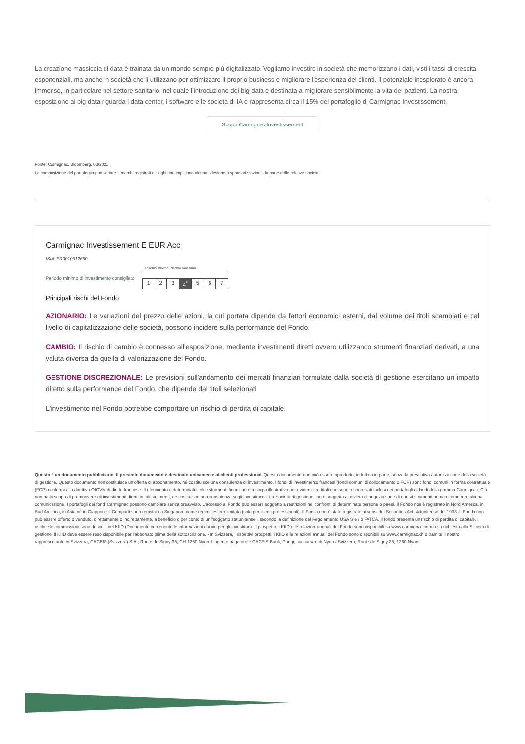La creazione massiccia di data è trainata da un mondo sempre più digitalizzato. Vogliamo investire in società che memorizzano i dati, visti i tassi di crescita esponenziali, ma anche in società che li utilizzano per ottimizzare il proprio business e migliorare l’esperienza dei clienti. Il potenziale inesplorato è ancora immenso, in particolare nel settore sanitario, nel quale l’introduzione dei big data è destinata a migliorare sensibilmente la vita dei pazienti. La nostra esposizione ai big data riguarda i data center, i software e le società di IA e rappresenta circa il 15% del portafoglio di Carmignac Investissement.
Scopri Carmignac Investissement
Fonte: Carmignac, Bloomberg, 03/2021
La composizione del portafoglio può variare. I marchi registrati e i loghi non implicano alcuna adesione o sponsorizzazione da parte delle relative società.
Carmignac Investissement E EUR Acc
ISIN: FR0010312660
Periodo minimo di investimento consigliato
Rischio minimo Rischio massimo
1 2 3 4<sup>*</sup> 5 6 7
Principali rischi del Fondo
AZIONARIO: Le variazioni del prezzo delle azioni, la cui portata dipende da fattori economici esterni, dal volume dei titoli scambiati e dal livello di capitalizzazione delle società, possono incidere sulla performance del Fondo.
CAMBIO: Il rischio di cambio è connesso all'esposizione, mediante investimenti diretti ovvero utilizzando strumenti finanziari derivati, a una valuta diversa da quella di valorizzazione del Fondo.
GESTIONE DISCREZIONALE: Le previsioni sull'andamento dei mercati finanziari formulate dalla società di gestione esercitano un impatto diretto sulla performance del Fondo, che dipende dai titoli selezionati
L'investimento nel Fondo potrebbe comportare un rischio di perdita di capitale.
Questo è un documento pubblicitario. Il presente documento è destinato unicamente ai clienti professionali Questo documento non può essere riprodotto, in tutto o in parte, senza la preventiva autorizzazione della società di gestione. Questo documento non costituisce un'offerta di abbonamento, né costituisce una consulenza di investimento. I fondi di investimento francesi (fondi comuni di collocamento o FCP) sono fondi comuni in forma contrattuale (FCP) conformi alla direttiva OICVM di diritto francese. Il riferimento a determinati titoli e strumenti finanziari è a scopo illustrativo per evidenziare titoli che sono o sono stati inclusi nei portafogli di fondi della gamma Carmignac. Ciò non ha lo scopo di promuovere gli investimenti diretti in tali strumenti, né costituisce una consulenza sugli investimenti. La Società di gestione non è soggetta al divieto di negoziazione di questi strumenti prima di emettere alcuna comunicazione. I portafogli dei fondi Carmignac possono cambiare senza preavviso. L'accesso al Fondo può essere soggetto a restrizioni nei confronti di determinate persone o paesi. Il Fondo non è registrato in Nord America, in Sud America, in Asia né in Giappone. I Comparti sono registrati a Singapore come regime estero limitato (solo per clienti professionali). Il Fondo non è stato registrato ai sensi del Securities Act statunitense del 1933. Il Fondo non può essere offerto o venduto, direttamente o indirettamente, a beneficio o per conto di un "soggetto statunitense", secondo la definizione del Regolamento USA S e / o FATCA. Il fondo presenta un rischio di perdita di capitale. I rischi e le commissioni sono descritti nel KIID (Documento contenente le informazioni chiave per gli investitori). Il prospetto, i KIID e le relazioni annuali del Fondo sono disponibili su www.carmignac.com o su richiesta alla Società di gestione. Il KIID deve essere reso disponibile per l'abbonato prima della sottoscrizione. - In Svizzera, i rispettivi prospetti, i KIID e le relazioni annuali del Fondo sono disponibili su www.carmignac.ch o tramite il nostro rappresentante in Svizzera, CACEIS (Svizzera) S.A., Route de Signy 35, CH-1260 Nyon. L'agente pagatore è CACEIS Bank, Parigi, succursale di Nyon / Svizzera, Route de Signy 35, 1260 Nyon.